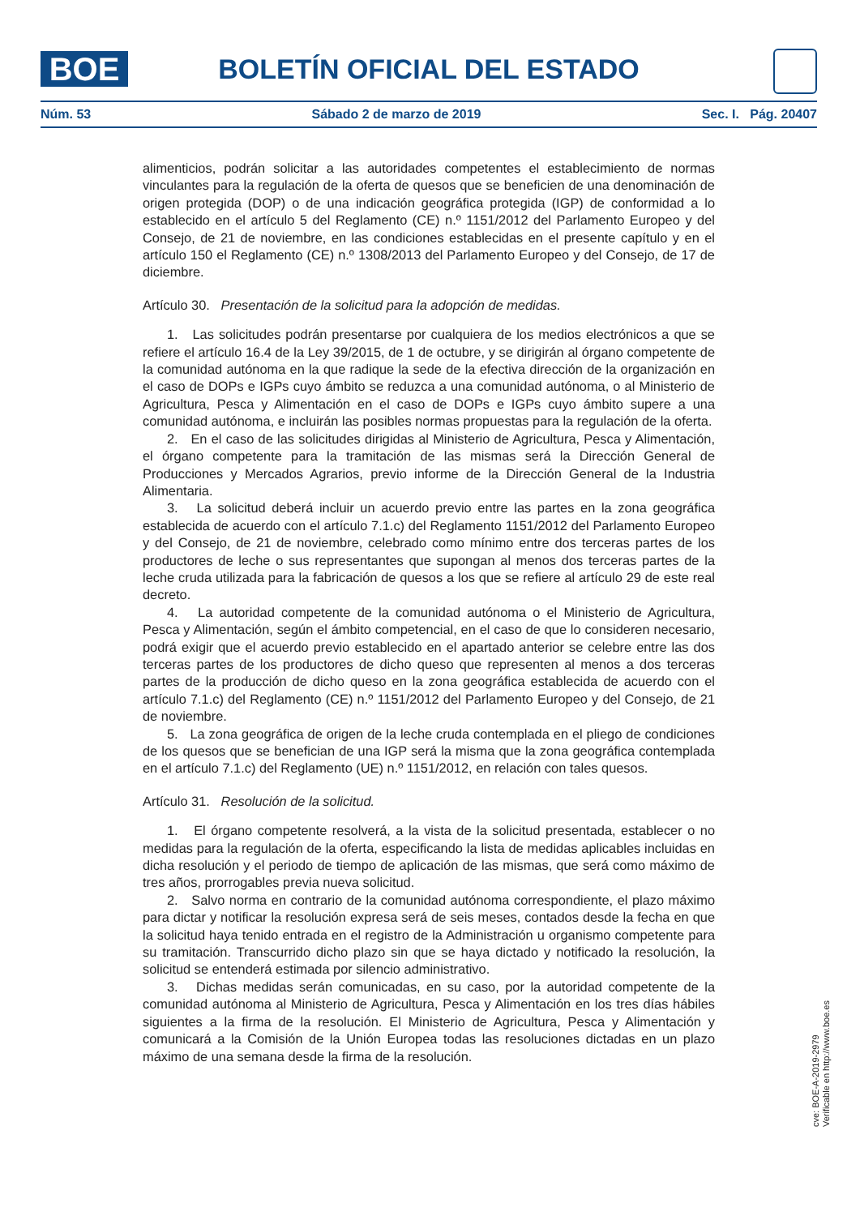BOE BOLETÍN OFICIAL DEL ESTADO
Núm. 53 Sábado 2 de marzo de 2019 Sec. I. Pág. 20407
alimenticios, podrán solicitar a las autoridades competentes el establecimiento de normas vinculantes para la regulación de la oferta de quesos que se beneficien de una denominación de origen protegida (DOP) o de una indicación geográfica protegida (IGP) de conformidad a lo establecido en el artículo 5 del Reglamento (CE) n.º 1151/2012 del Parlamento Europeo y del Consejo, de 21 de noviembre, en las condiciones establecidas en el presente capítulo y en el artículo 150 el Reglamento (CE) n.º 1308/2013 del Parlamento Europeo y del Consejo, de 17 de diciembre.
Artículo 30. Presentación de la solicitud para la adopción de medidas.
1. Las solicitudes podrán presentarse por cualquiera de los medios electrónicos a que se refiere el artículo 16.4 de la Ley 39/2015, de 1 de octubre, y se dirigirán al órgano competente de la comunidad autónoma en la que radique la sede de la efectiva dirección de la organización en el caso de DOPs e IGPs cuyo ámbito se reduzca a una comunidad autónoma, o al Ministerio de Agricultura, Pesca y Alimentación en el caso de DOPs e IGPs cuyo ámbito supere a una comunidad autónoma, e incluirán las posibles normas propuestas para la regulación de la oferta.
2. En el caso de las solicitudes dirigidas al Ministerio de Agricultura, Pesca y Alimentación, el órgano competente para la tramitación de las mismas será la Dirección General de Producciones y Mercados Agrarios, previo informe de la Dirección General de la Industria Alimentaria.
3. La solicitud deberá incluir un acuerdo previo entre las partes en la zona geográfica establecida de acuerdo con el artículo 7.1.c) del Reglamento 1151/2012 del Parlamento Europeo y del Consejo, de 21 de noviembre, celebrado como mínimo entre dos terceras partes de los productores de leche o sus representantes que supongan al menos dos terceras partes de la leche cruda utilizada para la fabricación de quesos a los que se refiere al artículo 29 de este real decreto.
4. La autoridad competente de la comunidad autónoma o el Ministerio de Agricultura, Pesca y Alimentación, según el ámbito competencial, en el caso de que lo consideren necesario, podrá exigir que el acuerdo previo establecido en el apartado anterior se celebre entre las dos terceras partes de los productores de dicho queso que representen al menos a dos terceras partes de la producción de dicho queso en la zona geográfica establecida de acuerdo con el artículo 7.1.c) del Reglamento (CE) n.º 1151/2012 del Parlamento Europeo y del Consejo, de 21 de noviembre.
5. La zona geográfica de origen de la leche cruda contemplada en el pliego de condiciones de los quesos que se benefician de una IGP será la misma que la zona geográfica contemplada en el artículo 7.1.c) del Reglamento (UE) n.º 1151/2012, en relación con tales quesos.
Artículo 31. Resolución de la solicitud.
1. El órgano competente resolverá, a la vista de la solicitud presentada, establecer o no medidas para la regulación de la oferta, especificando la lista de medidas aplicables incluidas en dicha resolución y el periodo de tiempo de aplicación de las mismas, que será como máximo de tres años, prorrogables previa nueva solicitud.
2. Salvo norma en contrario de la comunidad autónoma correspondiente, el plazo máximo para dictar y notificar la resolución expresa será de seis meses, contados desde la fecha en que la solicitud haya tenido entrada en el registro de la Administración u organismo competente para su tramitación. Transcurrido dicho plazo sin que se haya dictado y notificado la resolución, la solicitud se entenderá estimada por silencio administrativo.
3. Dichas medidas serán comunicadas, en su caso, por la autoridad competente de la comunidad autónoma al Ministerio de Agricultura, Pesca y Alimentación en los tres días hábiles siguientes a la firma de la resolución. El Ministerio de Agricultura, Pesca y Alimentación y comunicará a la Comisión de la Unión Europea todas las resoluciones dictadas en un plazo máximo de una semana desde la firma de la resolución.
cve: BOE-A-2019-2979
Verificable en http://www.boe.es